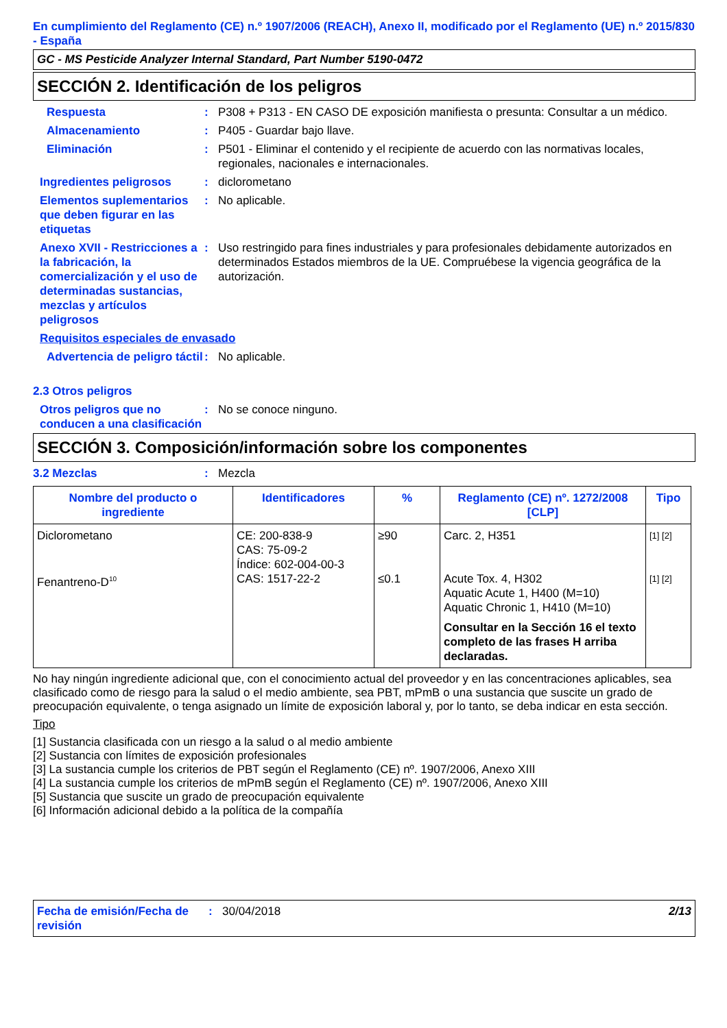En cumplimiento del Reglamento (CE) n.º 1907/2006 (REACH), Anexo II, modificado por el Reglamento (UE) n.º 2015/830 - España
GC - MS Pesticide Analyzer Internal Standard, Part Number 5190-0472
SECCIÓN 2. Identificación de los peligros
Respuesta : P308 + P313 - EN CASO DE exposición manifiesta o presunta: Consultar a un médico.
Almacenamiento : P405 - Guardar bajo llave.
Eliminación : P501 - Eliminar el contenido y el recipiente de acuerdo con las normativas locales, regionales, nacionales e internacionales.
Ingredientes peligrosos : diclorometano
Elementos suplementarios que deben figurar en las etiquetas
: No aplicable.
Anexo XVII - Restricciones a la fabricación, la comercialización y el uso de determinadas sustancias, mezclas y artículos peligrosos
: Uso restringido para fines industriales y para profesionales debidamente autorizados en determinados Estados miembros de la UE. Compruébese la vigencia geográfica de la autorización.
Requisitos especiales de envasado
Advertencia de peligro táctil
: No aplicable.
2.3 Otros peligros
Otros peligros que no conducen a una clasificación
: No se conoce ninguno.
SECCIÓN 3. Composición/información sobre los componentes
3.2 Mezclas : Mezcla
| Nombre del producto o ingrediente | Identificadores | % | Reglamento (CE) nº. 1272/2008 [CLP] | Tipo |
| --- | --- | --- | --- | --- |
| Diclorometano Fenantreno-D<sup>10</sup> | CE: 200-838-9 CAS: 75-09-2 Índice: 602-004-00-3 CAS: 1517-22-2 | ≥90 ≤0.1 | Carc. 2, H351 Acute Tox. 4, H302 Aquatic Acute 1, H400 (M=10) Aquatic Chronic 1, H410 (M=10) Consultar en la Sección 16 el texto completo de las frases H arriba declaradas. | [1] [2] [1] [2] |
No hay ningún ingrediente adicional que, con el conocimiento actual del proveedor y en las concentraciones aplicables, sea clasificado como de riesgo para la salud o el medio ambiente, sea PBT, mPmB o una sustancia que suscite un grado de preocupación equivalente, o tenga asignado un límite de exposición laboral y, por lo tanto, se deba indicar en esta sección.
Tipo
[1] Sustancia clasificada con un riesgo a la salud o al medio ambiente
[2] Sustancia con límites de exposición profesionales
[3] La sustancia cumple los criterios de PBT según el Reglamento (CE) nº. 1907/2006, Anexo XIII
[4] La sustancia cumple los criterios de mPmB según el Reglamento (CE) nº. 1907/2006, Anexo XIII
[5] Sustancia que suscite un grado de preocupación equivalente
[6] Información adicional debido a la política de la compañía
Fecha de emisión/Fecha de revisión
: 30/04/2018 2/13